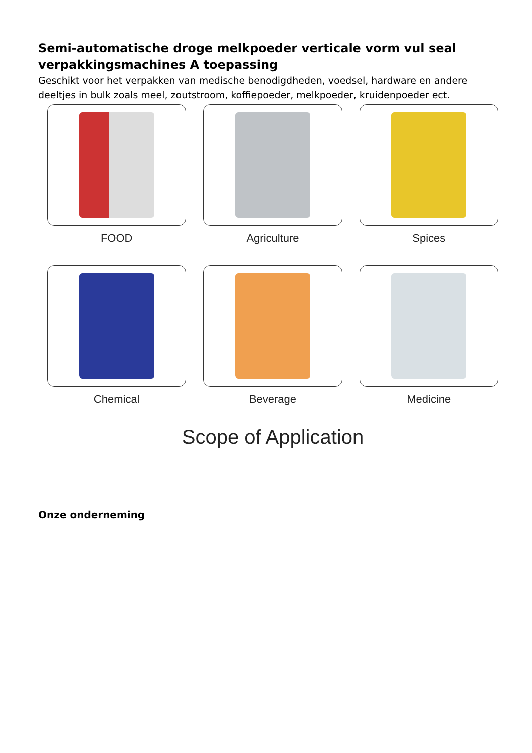Semi-automatische droge melkpoeder verticale vorm vul seal verpakkingsmachines A toepassing
Geschikt voor het verpakken van medische benodigdheden, voedsel, hardware en andere deeltjes in bulk zoals meel, zoutstroom, koffiepoeder, melkpoeder, kruidenpoeder ect.
FOOD
Agriculture
Spices
Chemical
Beverage
Medicine
Scope of Application
Onze onderneming